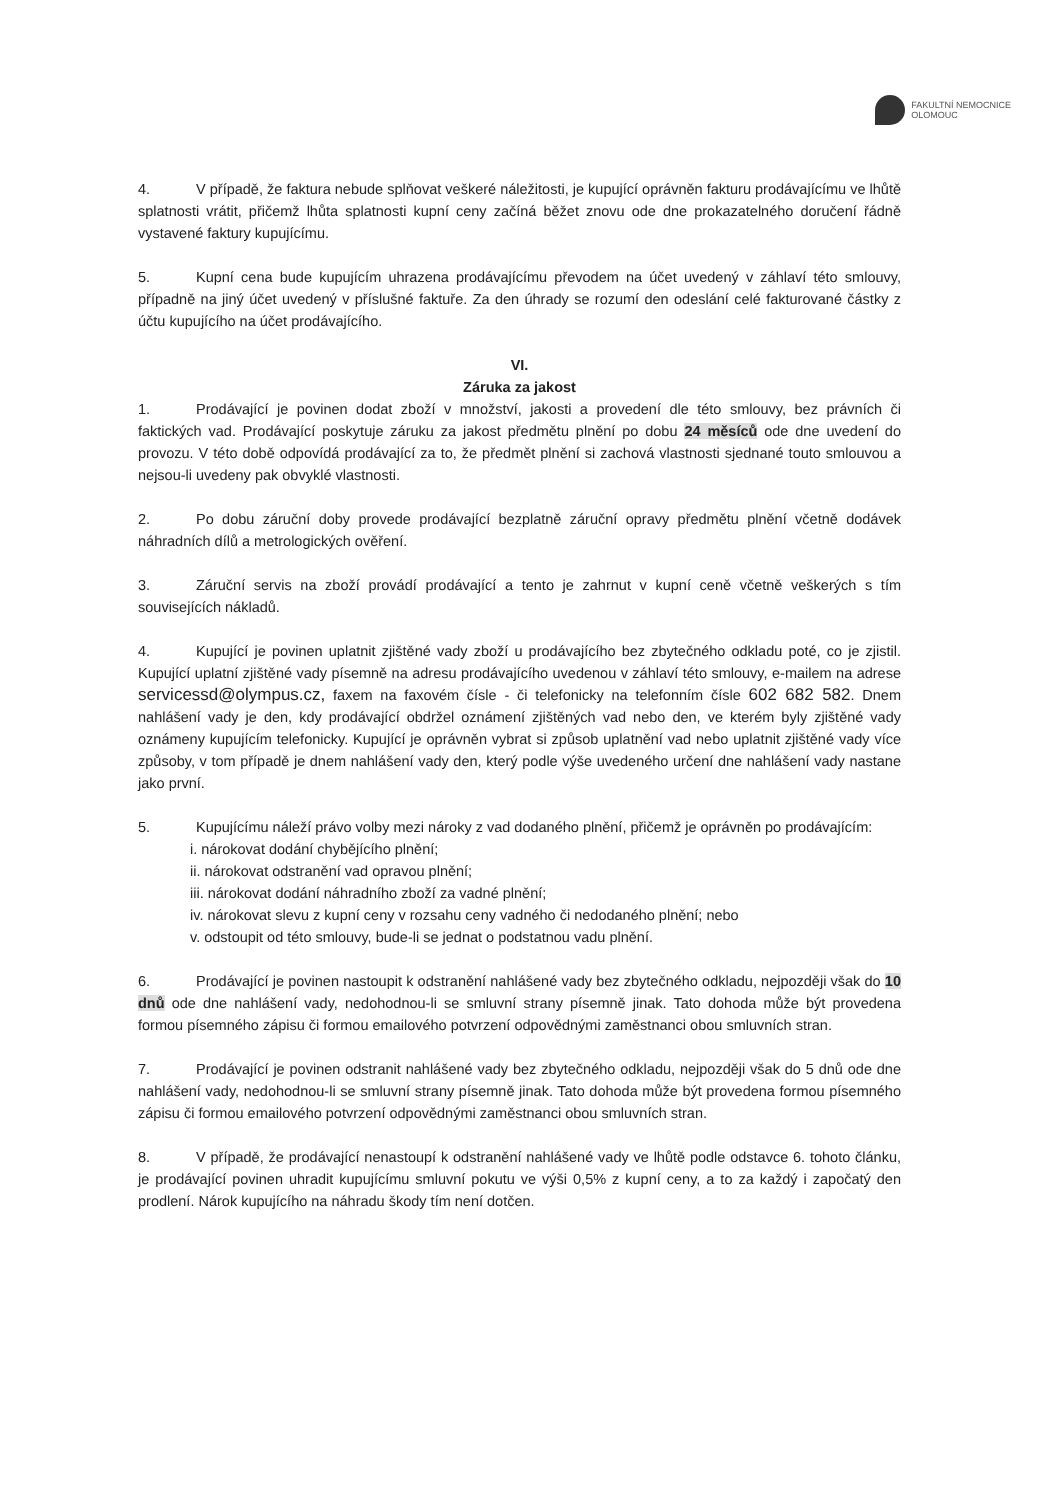FAKULTNÍ NEMOCNICE
OLOMOUC
4. V případě, že faktura nebude splňovat veškeré náležitosti, je kupující oprávněn fakturu prodávajícímu ve lhůtě splatnosti vrátit, přičemž lhůta splatnosti kupní ceny začíná běžet znovu ode dne prokazatelného doručení řádně vystavené faktury kupujícímu.
5. Kupní cena bude kupujícím uhrazena prodávajícímu převodem na účet uvedený v záhlaví této smlouvy, případně na jiný účet uvedený v příslušné faktuře. Za den úhrady se rozumí den odeslání celé fakturované částky z účtu kupujícího na účet prodávajícího.
VI.
Záruka za jakost
1. Prodávající je povinen dodat zboží v množství, jakosti a provedení dle této smlouvy, bez právních či faktických vad. Prodávající poskytuje záruku za jakost předmětu plnění po dobu 24 měsíců ode dne uvedení do provozu. V této době odpovídá prodávající za to, že předmět plnění si zachová vlastnosti sjednané touto smlouvou a nejsou-li uvedeny pak obvyklé vlastnosti.
2. Po dobu záruční doby provede prodávající bezplatně záruční opravy předmětu plnění včetně dodávek náhradních dílů a metrologických ověření.
3. Záruční servis na zboží provádí prodávající a tento je zahrnut v kupní ceně včetně veškerých s tím souvisejících nákladů.
4. Kupující je povinen uplatnit zjištěné vady zboží u prodávajícího bez zbytečného odkladu poté, co je zjistil. Kupující uplatní zjištěné vady písemně na adresu prodávajícího uvedenou v záhlaví této smlouvy, e-mailem na adrese servicessd@olympus.cz, faxem na faxovém čísle - či telefonicky na telefonním čísle 602 682 582. Dnem nahlášení vady je den, kdy prodávající obdržel oznámení zjištěných vad nebo den, ve kterém byly zjištěné vady oznámeny kupujícím telefonicky. Kupující je oprávněn vybrat si způsob uplatnění vad nebo uplatnit zjištěné vady více způsoby, v tom případě je dnem nahlášení vady den, který podle výše uvedeného určení dne nahlášení vady nastane jako první.
5. Kupujícímu náleží právo volby mezi nároky z vad dodaného plnění, přičemž je oprávněn po prodávajícím:
i. nárokovat dodání chybějícího plnění;
ii. nárokovat odstranění vad opravou plnění;
iii. nárokovat dodání náhradního zboží za vadné plnění;
iv. nárokovat slevu z kupní ceny v rozsahu ceny vadného či nedodaného plnění; nebo
v. odstoupit od této smlouvy, bude-li se jednat o podstatnou vadu plnění.
6. Prodávající je povinen nastoupit k odstranění nahlášené vady bez zbytečného odkladu, nejpozději však do 10 dnů ode dne nahlášení vady, nedohodnou-li se smluvní strany písemně jinak. Tato dohoda může být provedena formou písemného zápisu či formou emailového potvrzení odpovědnými zaměstnanci obou smluvních stran.
7. Prodávající je povinen odstranit nahlášené vady bez zbytečného odkladu, nejpozději však do 5 dnů ode dne nahlášení vady, nedohodnou-li se smluvní strany písemně jinak. Tato dohoda může být provedena formou písemného zápisu či formou emailového potvrzení odpovědnými zaměstnanci obou smluvních stran.
8. V případě, že prodávající nenastoupí k odstranění nahlášené vady ve lhůtě podle odstavce 6. tohoto článku, je prodávající povinen uhradit kupujícímu smluvní pokutu ve výši 0,5% z kupní ceny, a to za každý i započatý den prodlení. Nárok kupujícího na náhradu škody tím není dotčen.